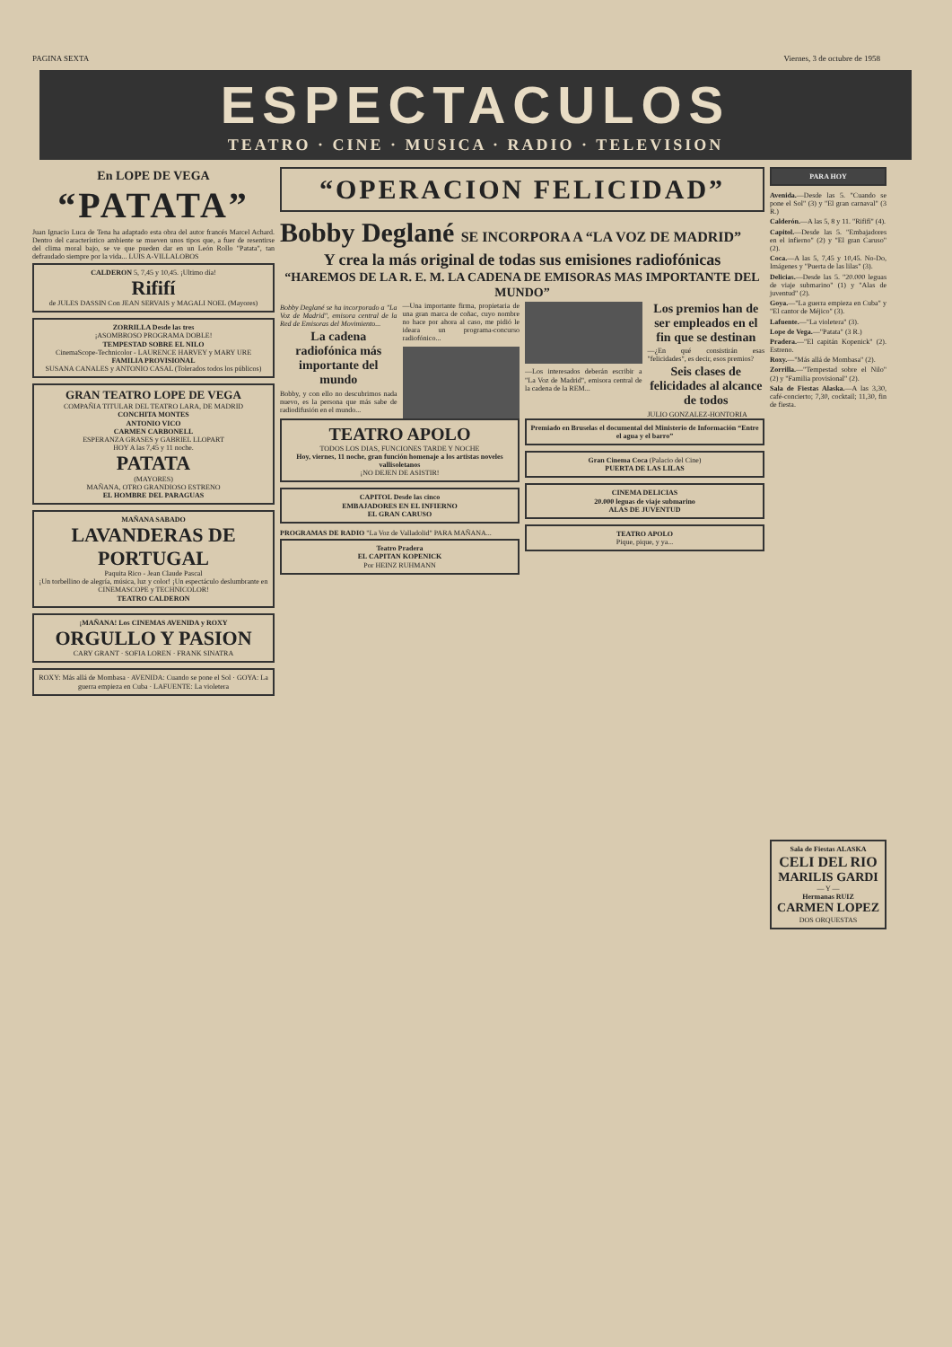PAGINA SEXTA Viernes, 3 de octubre de 1958
ESPECTACULOS
TEATRO · CINE · MUSICA · RADIO · TELEVISION
En LOPE DE VEGA
“PATATA”
Juan Ignacio Luca de Tena ha adaptado esta obra del autor francés Marcel Achard. Dentro del característico ambiente se mueven unos tipos que, a fuer de resentirse del clima moral bajo, se ve que pueden dar en un León Rollo "Patata", tan defraudado siempre por la vida... LUIS A-VILLALOBOS
CALDERON 5, 7,45 y 10,45. ¡Ultimo día!
Rififí
de JULES DASSIN Con JEAN SERVAIS y MAGALI NOEL (Mayores)
ZORRILLA Desde las tres
¡ASOMBROSO PROGRAMA DOBLE!
TEMPESTAD SOBRE EL NILO
CinemaScope-Technicolor - LAURENCE HARVEY y MARY URE
FAMILIA PROVISIONAL
SUSANA CANALES y ANTONIO CASAL (Tolerados todos los públicos)
GRAN TEATRO LOPE DE VEGA
COMPAÑIA TITULAR DEL TEATRO LARA, DE MADRID
CONCHITA MONTES
ANTONIO VICO
CARMEN CARBONELL
ESPERANZA GRASES y GABRIEL LLOPART
HOY A las 7,45 y 11 noche.
PATATA
(MAYORES)
MAÑANA, OTRO GRANDIOSO ESTRENO
EL HOMBRE DEL PARAGUAS
MAÑANA SABADO
LAVANDERAS DE PORTUGAL
Paquita Rico - Jean Claude Pascal
¡Un torbellino de alegría, música, luz y color! ¡Un espectáculo deslumbrante en CINEMASCOPE y TECHNICOLOR!
TEATRO CALDERON
¡MAÑANA! Los CINEMAS AVENIDA y ROXY
ORGULLO Y PASION
CARY GRANT · SOFIA LOREN · FRANK SINATRA
ROXY: Más allá de Mombasa · AVENIDA: Cuando se pone el Sol · GOYA: La guerra empieza en Cuba · LAFUENTE: La violetera
“OPERACION FELICIDAD”
Bobby Deglané SE INCORPORA A “LA VOZ DE MADRID”
Y crea la más original de todas sus emisiones radiofónicas
“HAREMOS DE LA R. E. M. LA CADENA DE EMISORAS MAS IMPORTANTE DEL MUNDO”
Bobby Deglané se ha incorporado a "La Voz de Madrid", emisora central de la Red de Emisoras del Movimiento...
La cadena radiofónica más importante del mundo
Bobby, y con ello no descubrimos nada nuevo, es la persona que más sabe de radiodifusión en el mundo...
—Una importante firma, propietaria de una gran marca de coñac, cuyo nombre no hace por ahora al caso, me pidió le ideara un programa-concurso radiofónico...
—Los interesados deberán escribir a "La Voz de Madrid", emisora central de la cadena de la REM...
Los premios han de ser empleados en el fin que se destinan
—¿En qué consistirán esas "felicidades", es decir, esos premios?
Seis clases de felicidades al alcance de todos
JULIO GONZALEZ-HONTORIA
TEATRO APOLO
TODOS LOS DIAS, FUNCIONES TARDE Y NOCHE
Hoy, viernes, 11 noche, gran función homenaje a los artistas noveles vallisoletanos
¡NO DEJEN DE ASISTIR!
CAPITOL Desde las cinco
EMBAJADORES EN EL INFIERNO
EL GRAN CARUSO
PROGRAMAS DE RADIO "La Voz de Valladolid" PARA MAÑANA...
Teatro Pradera
EL CAPITAN KOPENICK
Por HEINZ RUHMANN
Premiado en Bruselas el documental del Ministerio de Información “Entre el agua y el barro”
Gran Cinema Coca (Palacio del Cine)
PUERTA DE LAS LILAS
CINEMA DELICIAS
20.000 leguas de viaje submarino
ALAS DE JUVENTUD
TEATRO APOLO
Pique, pique, y ya...
PARA HOY
Avenida.—Desde las 5. "Cuando se pone el Sol" (3) y "El gran carnaval" (3 R.)
Calderón.—A las 5, 8 y 11. "Rififí" (4).
Capitol.—Desde las 5. "Embajadores en el infierno" (2) y "El gran Caruso" (2).
Coca.—A las 5, 7,45 y 10,45. No-Do, Imágenes y "Puerta de las lilas" (3).
Delicias.—Desde las 5. "20.000 leguas de viaje submarino" (1) y "Alas de juventud" (2).
Goya.—"La guerra empieza en Cuba" y "El cantor de Méjico" (3).
Lafuente.—"La violetera" (3).
Lope de Vega.—"Patata" (3 R.)
Pradera.—"El capitán Kopenick" (2). Estreno.
Roxy.—"Más allá de Mombasa" (2).
Zorrilla.—"Tempestad sobre el Nilo" (2) y "Familia provisional" (2).
Sala de Fiestas Alaska.—A las 3,30, café-concierto; 7,30, cocktail; 11,30, fin de fiesta.
Sala de Fiestas ALASKA
CELI DEL RIO
MARILIS GARDI
— Y —
Hermanas RUIZ
CARMEN LOPEZ
DOS ORQUESTAS